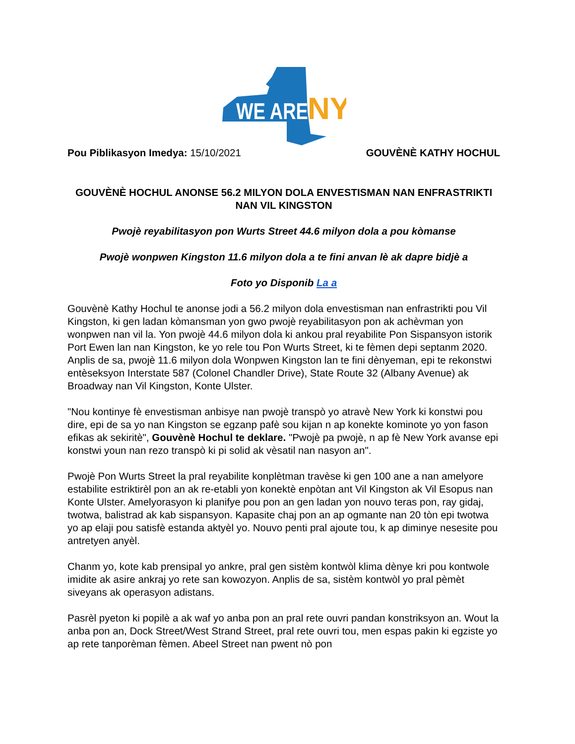WE ARE
NY
Pou Piblikasyon Imedya: 15/10/2021 GOUVÈNÈ KATHY HOCHUL
GOUVÈNÈ HOCHUL ANONSE 56.2 MILYON DOLA ENVESTISMAN NAN ENFRASTRIKTI NAN VIL KINGSTON
Pwojè reyabilitasyon pon Wurts Street 44.6 milyon dola a pou kòmanse
Pwojè wonpwen Kingston 11.6 milyon dola a te fini anvan lè ak dapre bidjè a
Foto yo Disponib La a
Gouvènè Kathy Hochul te anonse jodi a 56.2 milyon dola envestisman nan enfrastrikti pou Vil Kingston, ki gen ladan kòmansman yon gwo pwojè reyabilitasyon pon ak achèvman yon wonpwen nan vil la. Yon pwojè 44.6 milyon dola ki ankou pral reyabilite Pon Sispansyon istorik Port Ewen lan nan Kingston, ke yo rele tou Pon Wurts Street, ki te fèmen depi septanm 2020. Anplis de sa, pwojè 11.6 milyon dola Wonpwen Kingston lan te fini dènyeman, epi te rekonstwi entèseksyon Interstate 587 (Colonel Chandler Drive), State Route 32 (Albany Avenue) ak Broadway nan Vil Kingston, Konte Ulster.
"Nou kontinye fè envestisman anbisye nan pwojè transpò yo atravè New York ki konstwi pou dire, epi de sa yo nan Kingston se egzanp pafè sou kijan n ap konekte kominote yo yon fason efikas ak sekiritè", Gouvènè Hochul te deklare. "Pwojè pa pwojè, n ap fè New York avanse epi konstwi youn nan rezo transpò ki pi solid ak vèsatil nan nasyon an".
Pwojè Pon Wurts Street la pral reyabilite konplètman travèse ki gen 100 ane a nan amelyore estabilite estriktirèl pon an ak re-etabli yon konektè enpòtan ant Vil Kingston ak Vil Esopus nan Konte Ulster. Amelyorasyon ki planifye pou pon an gen ladan yon nouvo teras pon, ray gidaj, twotwa, balistrad ak kab sispansyon. Kapasite chaj pon an ap ogmante nan 20 tòn epi twotwa yo ap elaji pou satisfè estanda aktyèl yo. Nouvo penti pral ajoute tou, k ap diminye nesesite pou antretyen anyèl.
Chanm yo, kote kab prensipal yo ankre, pral gen sistèm kontwòl klima dènye kri pou kontwole imidite ak asire ankraj yo rete san kowozyon. Anplis de sa, sistèm kontwòl yo pral pèmèt siveyans ak operasyon adistans.
Pasrèl pyeton ki popilè a ak waf yo anba pon an pral rete ouvri pandan konstriksyon an. Wout la anba pon an, Dock Street/West Strand Street, pral rete ouvri tou, men espas pakin ki egziste yo ap rete tanporèman fèmen. Abeel Street nan pwent nò pon